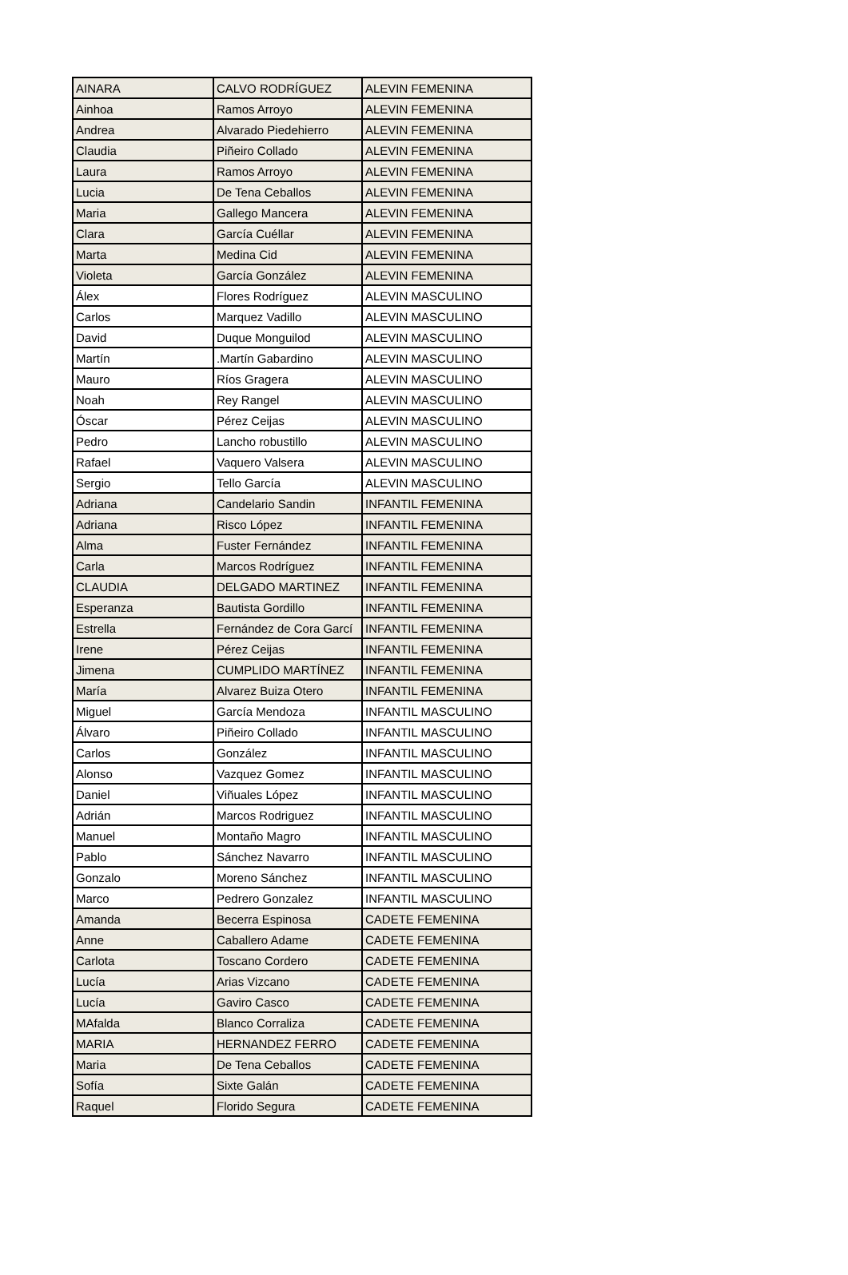| AINARA | CALVO RODRÍGUEZ | ALEVIN FEMENINA |
| Ainhoa | Ramos Arroyo | ALEVIN FEMENINA |
| Andrea | Alvarado Piedehierro | ALEVIN FEMENINA |
| Claudia | Piñeiro Collado | ALEVIN FEMENINA |
| Laura | Ramos Arroyo | ALEVIN FEMENINA |
| Lucia | De Tena Ceballos | ALEVIN FEMENINA |
| Maria | Gallego Mancera | ALEVIN FEMENINA |
| Clara | García Cuéllar | ALEVIN FEMENINA |
| Marta | Medina Cid | ALEVIN FEMENINA |
| Violeta | García González | ALEVIN FEMENINA |
| Álex | Flores Rodríguez | ALEVIN MASCULINO |
| Carlos | Marquez Vadillo | ALEVIN MASCULINO |
| David | Duque Monguilod | ALEVIN MASCULINO |
| Martín | .Martín Gabardino | ALEVIN MASCULINO |
| Mauro | Ríos Gragera | ALEVIN MASCULINO |
| Noah | Rey Rangel | ALEVIN MASCULINO |
| Óscar | Pérez Ceijas | ALEVIN MASCULINO |
| Pedro | Lancho robustillo | ALEVIN MASCULINO |
| Rafael | Vaquero Valsera | ALEVIN MASCULINO |
| Sergio | Tello García | ALEVIN MASCULINO |
| Adriana | Candelario Sandin | INFANTIL FEMENINA |
| Adriana | Risco López | INFANTIL FEMENINA |
| Alma | Fuster Fernández | INFANTIL FEMENINA |
| Carla | Marcos Rodríguez | INFANTIL FEMENINA |
| CLAUDIA | DELGADO MARTINEZ | INFANTIL FEMENINA |
| Esperanza | Bautista Gordillo | INFANTIL FEMENINA |
| Estrella | Fernández de Cora Garcí | INFANTIL FEMENINA |
| Irene | Pérez Ceijas | INFANTIL FEMENINA |
| Jimena | CUMPLIDO MARTÍNEZ | INFANTIL FEMENINA |
| María | Alvarez Buiza Otero | INFANTIL FEMENINA |
| Miguel | García Mendoza | INFANTIL MASCULINO |
| Álvaro | Piñeiro Collado | INFANTIL MASCULINO |
| Carlos | González | INFANTIL MASCULINO |
| Alonso | Vazquez Gomez | INFANTIL MASCULINO |
| Daniel | Viñuales López | INFANTIL MASCULINO |
| Adrián | Marcos Rodriguez | INFANTIL MASCULINO |
| Manuel | Montaño Magro | INFANTIL MASCULINO |
| Pablo | Sánchez Navarro | INFANTIL MASCULINO |
| Gonzalo | Moreno Sánchez | INFANTIL MASCULINO |
| Marco | Pedrero Gonzalez | INFANTIL MASCULINO |
| Amanda | Becerra Espinosa | CADETE FEMENINA |
| Anne | Caballero Adame | CADETE FEMENINA |
| Carlota | Toscano Cordero | CADETE FEMENINA |
| Lucía | Arias Vizcano | CADETE FEMENINA |
| Lucía | Gaviro Casco | CADETE FEMENINA |
| MAfalda | Blanco Corraliza | CADETE FEMENINA |
| MARIA | HERNANDEZ FERRO | CADETE FEMENINA |
| Maria | De Tena Ceballos | CADETE FEMENINA |
| Sofía | Sixte Galán | CADETE FEMENINA |
| Raquel | Florido Segura | CADETE FEMENINA |